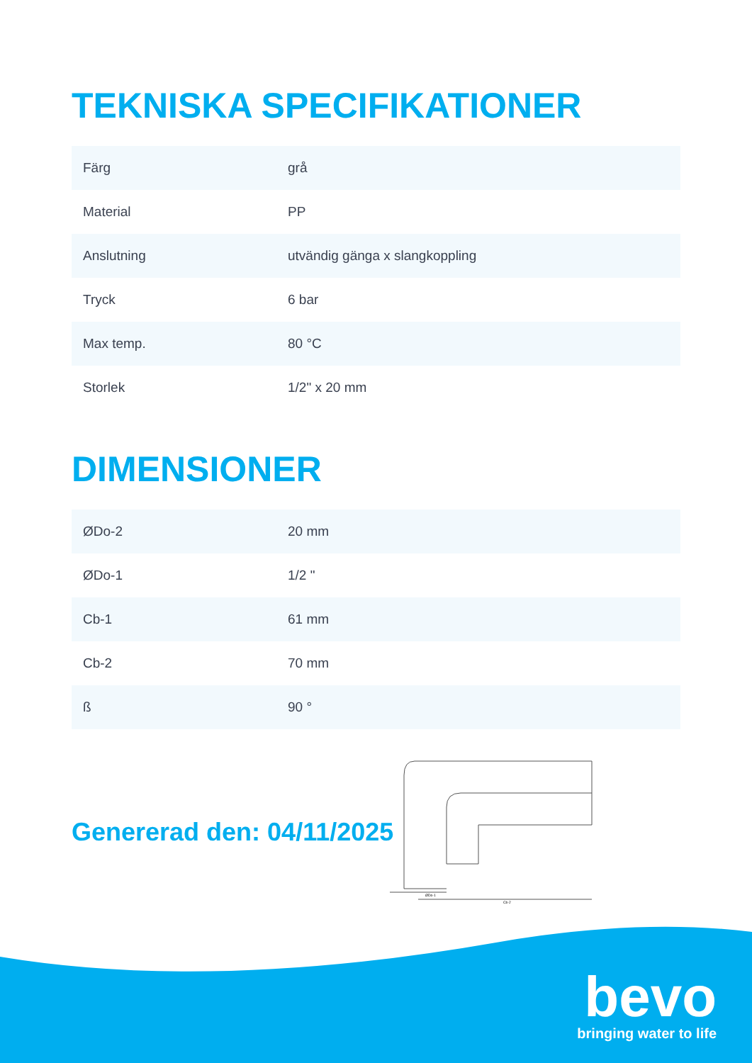TEKNISKA SPECIFIKATIONER
| Färg | grå |
| Material | PP |
| Anslutning | utvändig gänga x slangkoppling |
| Tryck | 6 bar |
| Max temp. | 80 °C |
| Storlek | 1/2" x 20 mm |
DIMENSIONER
| ØDo-2 | 20 mm |
| ØDo-1 | 1/2 " |
| Cb-1 | 61 mm |
| Cb-2 | 70 mm |
| ß | 90 ° |
Genererad den: 04/11/2025
ØDo-1
Cb-2
bevo
bringing water to life